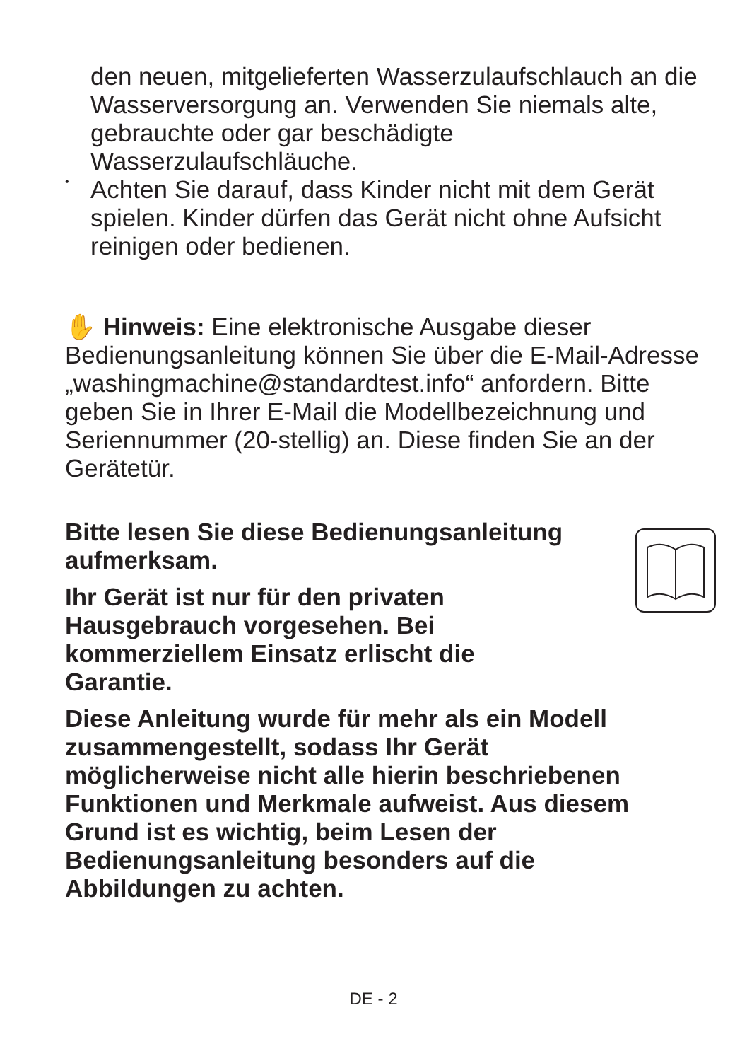den neuen, mitgelieferten Wasserzulaufschlauch an die Wasserversorgung an. Verwenden Sie niemals alte, gebrauchte oder gar beschädigte Wasserzulaufschläuche.
•
Achten Sie darauf, dass Kinder nicht mit dem Gerät spielen. Kinder dürfen das Gerät nicht ohne Aufsicht reinigen oder bedienen.
✋ Hinweis: Eine elektronische Ausgabe dieser Bedienungsanleitung können Sie über die E-Mail-Adresse „washingmachine@standardtest.info“ anfordern. Bitte geben Sie in Ihrer E-Mail die Modellbezeichnung und Seriennummer (20-stellig) an. Diese finden Sie an der Gerätetür.
Bitte lesen Sie diese Bedienungsanleitung aufmerksam.
Ihr Gerät ist nur für den privaten Hausgebrauch vorgesehen. Bei kommerziellem Einsatz erlischt die Garantie.
Diese Anleitung wurde für mehr als ein Modell zusammengestellt, sodass Ihr Gerät möglicherweise nicht alle hierin beschriebenen Funktionen und Merkmale aufweist. Aus diesem Grund ist es wichtig, beim Lesen der Bedienungsanleitung besonders auf die Abbildungen zu achten.
DE - 2